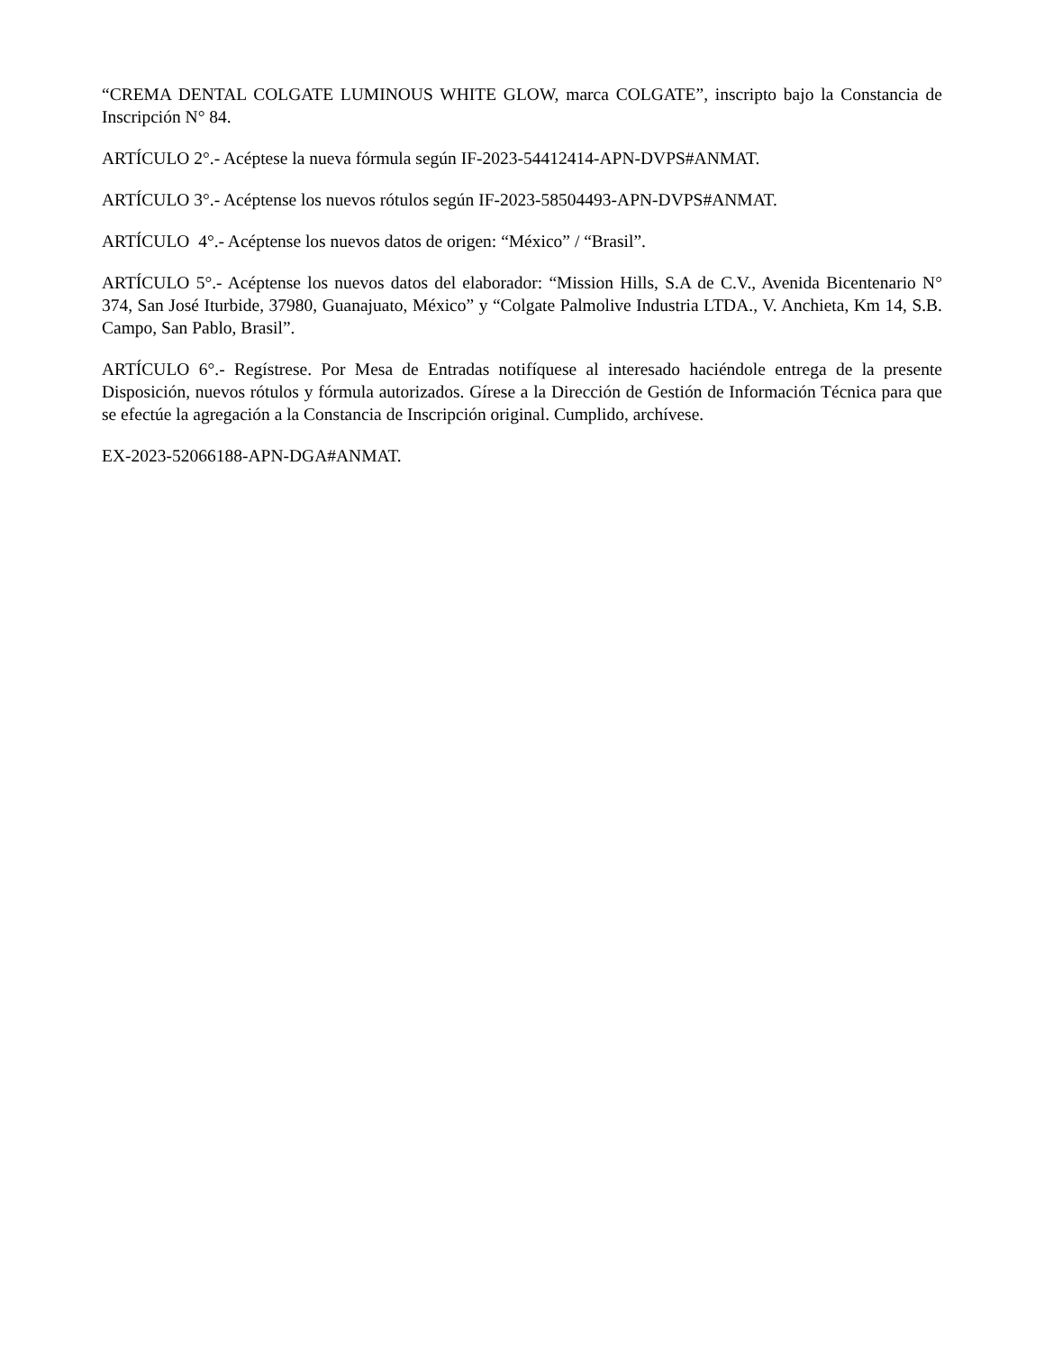“CREMA DENTAL COLGATE LUMINOUS WHITE GLOW, marca COLGATE”, inscripto bajo la Constancia de Inscripción N° 84.
ARTÍCULO 2°.- Acéptese la nueva fórmula según IF-2023-54412414-APN-DVPS#ANMAT.
ARTÍCULO 3°.- Acéptense los nuevos rótulos según IF-2023-58504493-APN-DVPS#ANMAT.
ARTÍCULO 4°.- Acéptense los nuevos datos de origen: “México” / “Brasil”.
ARTÍCULO 5°.- Acéptense los nuevos datos del elaborador: “Mission Hills, S.A de C.V., Avenida Bicentenario N° 374, San José Iturbide, 37980, Guanajuato, México” y “Colgate Palmolive Industria LTDA., V. Anchieta, Km 14, S.B. Campo, San Pablo, Brasil”.
ARTÍCULO 6°.- Regístrese. Por Mesa de Entradas notifíquese al interesado haciéndole entrega de la presente Disposición, nuevos rótulos y fórmula autorizados. Gírese a la Dirección de Gestión de Información Técnica para que se efectúe la agregación a la Constancia de Inscripción original. Cumplido, archívese.
EX-2023-52066188-APN-DGA#ANMAT.